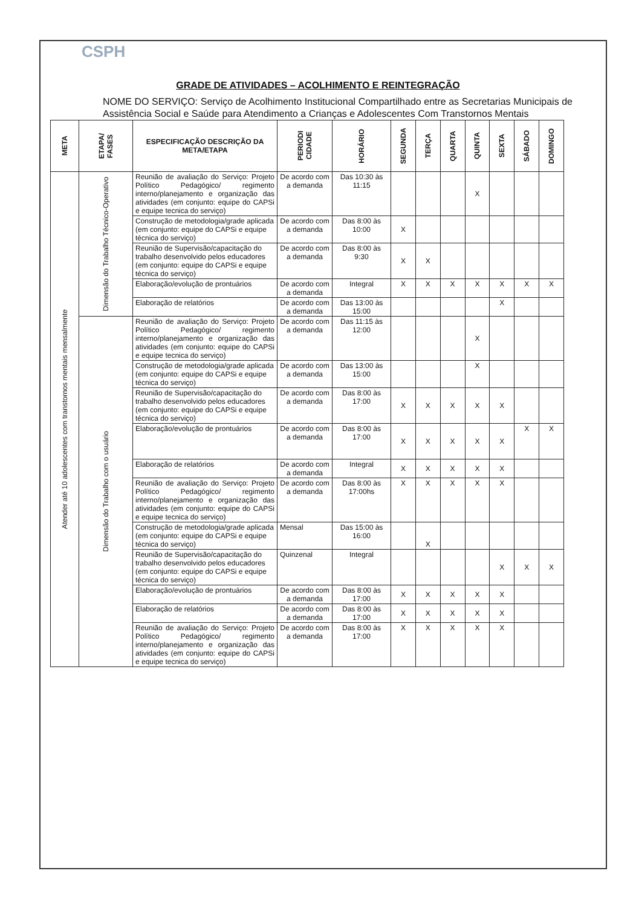CSPH
GRADE DE ATIVIDADES – ACOLHIMENTO E REINTEGRAÇÃO
NOME DO SERVIÇO: Serviço de Acolhimento Institucional Compartilhado entre as Secretarias Municipais de Assistência Social e Saúde para Atendimento a Crianças e Adolescentes Com Transtornos Mentais
| META | ETAPA/ FASES | ESPECIFICAÇÃO DESCRIÇÃO DA META/ETAPA | PERIODI CIDADE | HORÁRIO | SEGUNDA | TERÇA | QUARTA | QUINTA | SEXTA | SÁBADO | DOMINGO |
| --- | --- | --- | --- | --- | --- | --- | --- | --- | --- | --- | --- |
| Atender até 10 adolescentes com transtornos mentais mensalmente | Dimensão do Trabalho Técnico-Operativo | Reunião de avaliação do Serviço: Projeto Político Pedagógico/ regimento interno/planejamento e organização das atividades (em conjunto: equipe do CAPSi e equipe tecnica do serviço) | De acordo com a demanda | Das 10:30 às 11:15 | | | | X | | | |
| | | Construção de metodologia/grade aplicada (em conjunto: equipe do CAPSi e equipe técnica do serviço) | De acordo com a demanda | Das 8:00 às 10:00 | X | | | | | | |
| | | Reunião de Supervisão/capacitação do trabalho desenvolvido pelos educadores (em conjunto: equipe do CAPSi e equipe técnica do serviço) | De acordo com a demanda | Das 8:00 às 9:30 | X | X | | | | | |
| | | Elaboração/evolução de prontuários | De acordo com a demanda | Integral | X | X | X | X | X | X | X |
| | | Elaboração de relatórios | De acordo com a demanda | Das 13:00 às 15:00 | | | | | X | | |
| | Dimensão do Trabalho com o usuário | Reunião de avaliação do Serviço: Projeto Político Pedagógico/ regimento interno/planejamento e organização das atividades (em conjunto: equipe do CAPSi e equipe tecnica do serviço) | De acordo com a demanda | Das 11:15 às 12:00 | | | | X | | | |
| | | Construção de metodologia/grade aplicada (em conjunto: equipe do CAPSi e equipe técnica do serviço) | De acordo com a demanda | Das 13:00 às 15:00 | | | | X | | | |
| | | Reunião de Supervisão/capacitação do trabalho desenvolvido pelos educadores (em conjunto: equipe do CAPSi e equipe técnica do serviço) | De acordo com a demanda | Das 8:00 às 17:00 | X | X | X | X | X | | |
| | | Elaboração/evolução de prontuários | De acordo com a demanda | Das 8:00 às 17:00 | X | X | X | X | X | X | X |
| | | Elaboração de relatórios | De acordo com a demanda | Integral | X | X | X | X | X | | |
| | | Reunião de avaliação do Serviço: Projeto Político Pedagógico/ regimento interno/planejamento e organização das atividades (em conjunto: equipe do CAPSi e equipe tecnica do serviço) | De acordo com a demanda | Das 8:00 às 17:00hs | X | X | X | X | X | | |
| | | Construção de metodologia/grade aplicada (em conjunto: equipe do CAPSi e equipe técnica do serviço) | Mensal | Das 15:00 às 16:00 | | X | | | | | |
| | | Reunião de Supervisão/capacitação do trabalho desenvolvido pelos educadores (em conjunto: equipe do CAPSi e equipe técnica do serviço) | Quinzenal | Integral | | | | | X | X | X |
| | | Elaboração/evolução de prontuários | De acordo com a demanda | Das 8:00 às 17:00 | X | X | X | X | X | | |
| | | Elaboração de relatórios | De acordo com a demanda | Das 8:00 às 17:00 | X | X | X | X | X | | |
| | | Reunião de avaliação do Serviço: Projeto Político Pedagógico/ regimento interno/planejamento e organização das atividades (em conjunto: equipe do CAPSi e equipe tecnica do serviço) | De acordo com a demanda | Das 8:00 às 17:00 | X | X | X | X | X | | |